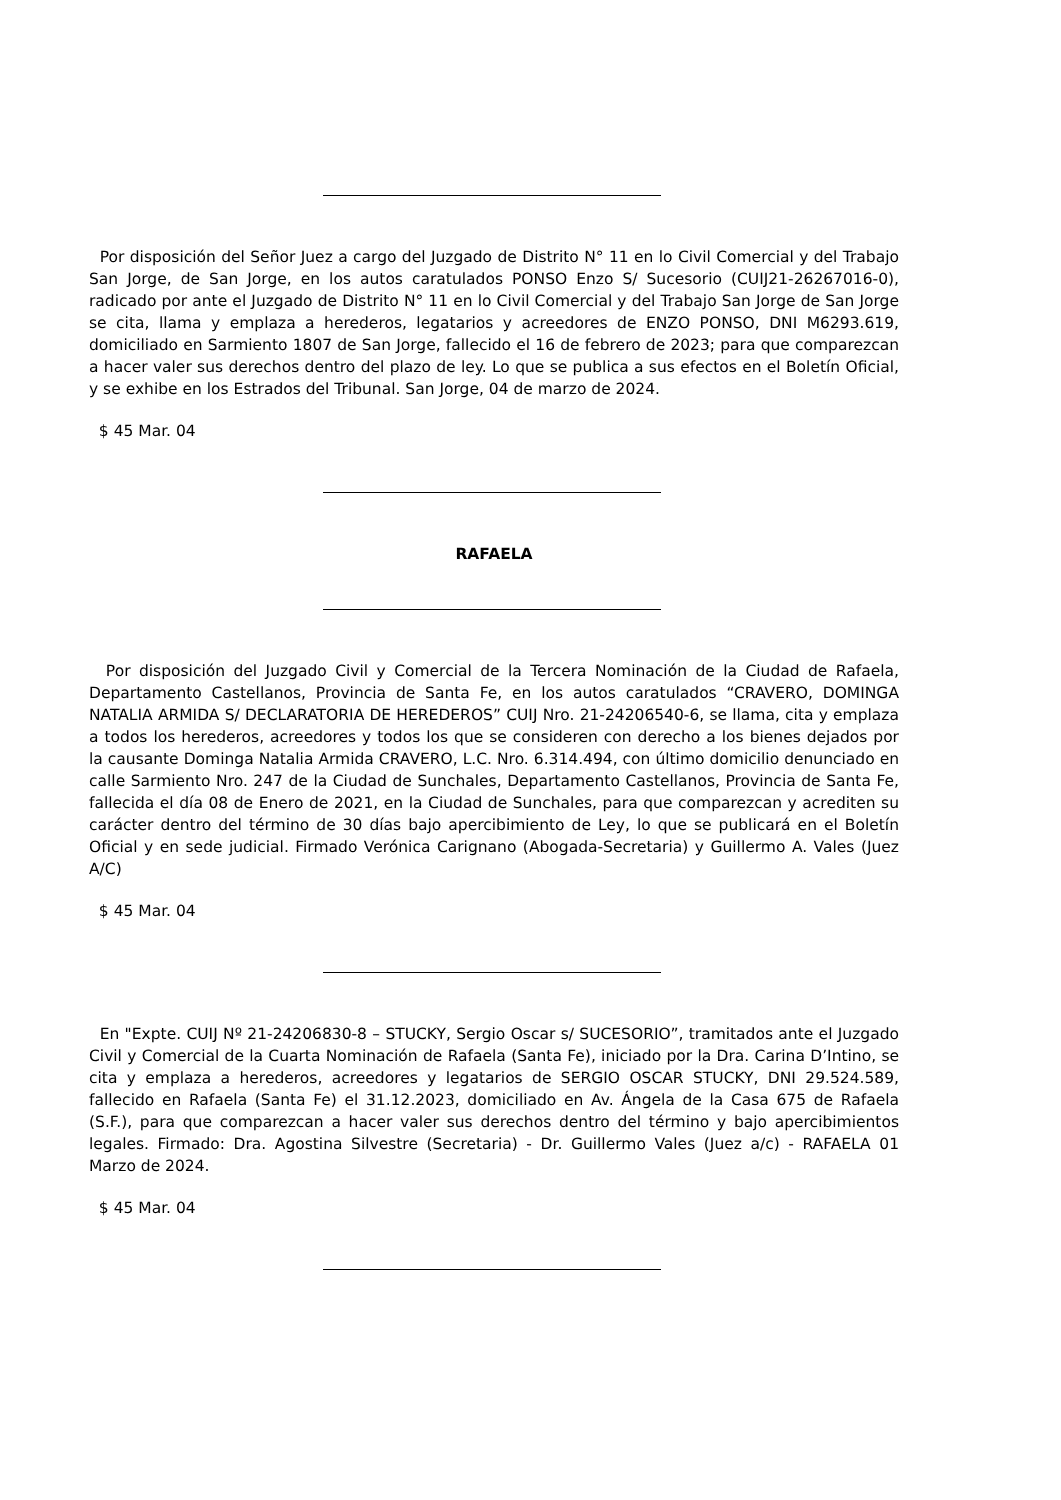Por disposición del Señor Juez a cargo del Juzgado de Distrito N° 11 en lo Civil Comercial y del Trabajo San Jorge, de San Jorge, en los autos caratulados PONSO Enzo S/ Sucesorio (CUIJ21-26267016-0), radicado por ante el Juzgado de Distrito N° 11 en lo Civil Comercial y del Trabajo San Jorge de San Jorge se cita, llama y emplaza a herederos, legatarios y acreedores de ENZO PONSO, DNI M6293.619, domiciliado en Sarmiento 1807 de San Jorge, fallecido el 16 de febrero de 2023; para que comparezcan a hacer valer sus derechos dentro del plazo de ley. Lo que se publica a sus efectos en el Boletín Oficial, y se exhibe en los Estrados del Tribunal. San Jorge, 04 de marzo de 2024.
$ 45 Mar. 04
RAFAELA
Por disposición del Juzgado Civil y Comercial de la Tercera Nominación de la Ciudad de Rafaela, Departamento Castellanos, Provincia de Santa Fe, en los autos caratulados “CRAVERO, DOMINGA NATALIA ARMIDA S/ DECLARATORIA DE HEREDEROS” CUIJ Nro. 21-24206540-6, se llama, cita y emplaza a todos los herederos, acreedores y todos los que se consideren con derecho a los bienes dejados por la causante Dominga Natalia Armida CRAVERO, L.C. Nro. 6.314.494, con último domicilio denunciado en calle Sarmiento Nro. 247 de la Ciudad de Sunchales, Departamento Castellanos, Provincia de Santa Fe, fallecida el día 08 de Enero de 2021, en la Ciudad de Sunchales, para que comparezcan y acrediten su carácter dentro del término de 30 días bajo apercibimiento de Ley, lo que se publicará en el Boletín Oficial y en sede judicial. Firmado Verónica Carignano (Abogada-Secretaria) y Guillermo A. Vales (Juez A/C)
$ 45 Mar. 04
En "Expte. CUIJ Nº 21-24206830-8 – STUCKY, Sergio Oscar s/ SUCESORIO”, tramitados ante el Juzgado Civil y Comercial de la Cuarta Nominación de Rafaela (Santa Fe), iniciado por la Dra. Carina D’Intino, se cita y emplaza a herederos, acreedores y legatarios de SERGIO OSCAR STUCKY, DNI 29.524.589, fallecido en Rafaela (Santa Fe) el 31.12.2023, domiciliado en Av. Ángela de la Casa 675 de Rafaela (S.F.), para que comparezcan a hacer valer sus derechos dentro del término y bajo apercibimientos legales. Firmado: Dra. Agostina Silvestre (Secretaria) - Dr. Guillermo Vales (Juez a/c) - RAFAELA 01 Marzo de 2024.
$ 45 Mar. 04